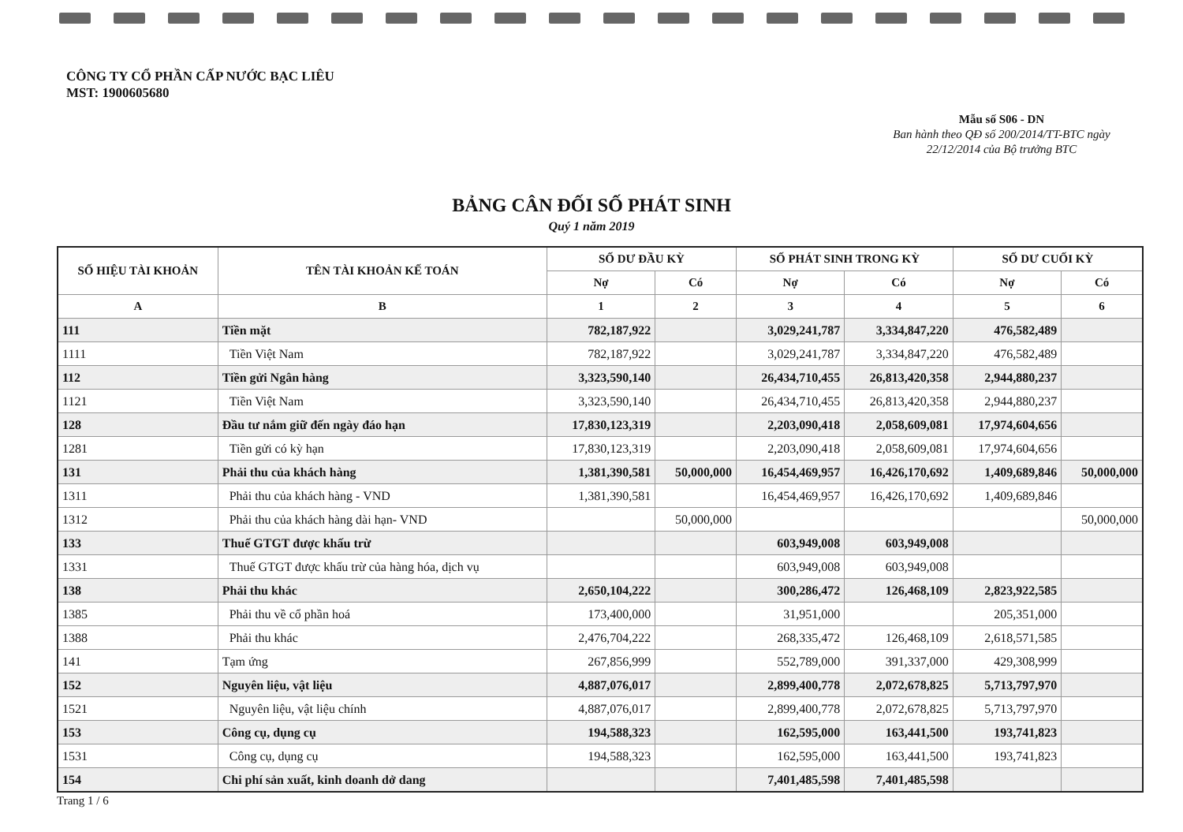CÔNG TY CỔ PHẦN CẤP NƯỚC BẠC LIÊU
MST: 1900605680
Mẫu số S06 - DN
Ban hành theo QĐ số 200/2014/TT-BTC ngày 22/12/2014 của Bộ trưởng BTC
BẢNG CÂN ĐỐI SỐ PHÁT SINH
Quý 1 năm 2019
| SỐ HIỆU TÀI KHOẢN | TÊN TÀI KHOẢN KẾ TOÁN | SỐ DƯ ĐẦU KỲ | | SỐ PHÁT SINH TRONG KỲ | | SỐ DƯ CUỐI KỲ | |
| --- | --- | --- | --- | --- | --- | --- | --- |
| | | Nợ | Có | Nợ | Có | Nợ | Có |
| A | B | 1 | 2 | 3 | 4 | 5 | 6 |
| 111 | Tiền mặt | 782,187,922 | | 3,029,241,787 | 3,334,847,220 | 476,582,489 | |
| 1111 | Tiền Việt Nam | 782,187,922 | | 3,029,241,787 | 3,334,847,220 | 476,582,489 | |
| 112 | Tiền gửi Ngân hàng | 3,323,590,140 | | 26,434,710,455 | 26,813,420,358 | 2,944,880,237 | |
| 1121 | Tiền Việt Nam | 3,323,590,140 | | 26,434,710,455 | 26,813,420,358 | 2,944,880,237 | |
| 128 | Đầu tư nắm giữ đến ngày đáo hạn | 17,830,123,319 | | 2,203,090,418 | 2,058,609,081 | 17,974,604,656 | |
| 1281 | Tiền gửi có kỳ hạn | 17,830,123,319 | | 2,203,090,418 | 2,058,609,081 | 17,974,604,656 | |
| 131 | Phải thu của khách hàng | 1,381,390,581 | 50,000,000 | 16,454,469,957 | 16,426,170,692 | 1,409,689,846 | 50,000,000 |
| 1311 | Phải thu của khách hàng - VND | 1,381,390,581 | | 16,454,469,957 | 16,426,170,692 | 1,409,689,846 | |
| 1312 | Phải thu của khách hàng dài hạn- VND | | 50,000,000 | | | | 50,000,000 |
| 133 | Thuế GTGT được khấu trừ | | | 603,949,008 | 603,949,008 | | |
| 1331 | Thuế GTGT được khấu trừ của hàng hóa, dịch vụ | | | 603,949,008 | 603,949,008 | | |
| 138 | Phải thu khác | 2,650,104,222 | | 300,286,472 | 126,468,109 | 2,823,922,585 | |
| 1385 | Phải thu về cổ phần hoá | 173,400,000 | | 31,951,000 | | 205,351,000 | |
| 1388 | Phải thu khác | 2,476,704,222 | | 268,335,472 | 126,468,109 | 2,618,571,585 | |
| 141 | Tạm ứng | 267,856,999 | | 552,789,000 | 391,337,000 | 429,308,999 | |
| 152 | Nguyên liệu, vật liệu | 4,887,076,017 | | 2,899,400,778 | 2,072,678,825 | 5,713,797,970 | |
| 1521 | Nguyên liệu, vật liệu chính | 4,887,076,017 | | 2,899,400,778 | 2,072,678,825 | 5,713,797,970 | |
| 153 | Công cụ, dụng cụ | 194,588,323 | | 162,595,000 | 163,441,500 | 193,741,823 | |
| 1531 | Công cụ, dụng cụ | 194,588,323 | | 162,595,000 | 163,441,500 | 193,741,823 | |
| 154 | Chi phí sản xuất, kinh doanh dở dang | | | 7,401,485,598 | 7,401,485,598 | | |
Trang 1 / 6